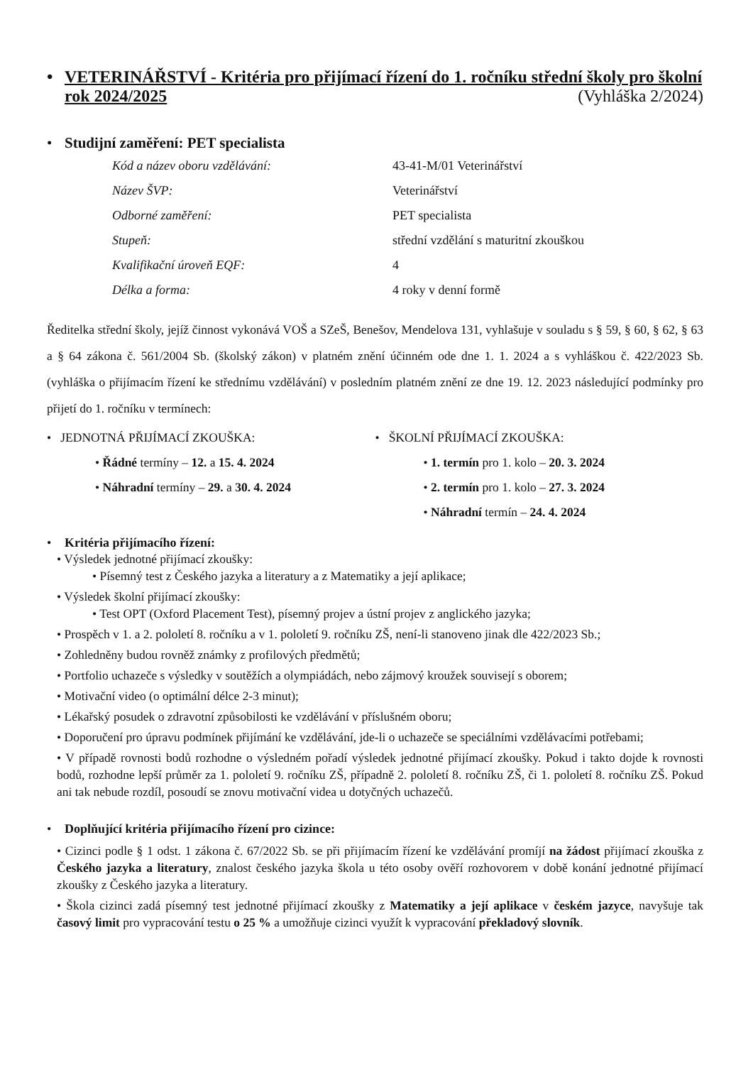• VETERINÁŘSTVÍ - Kritéria pro přijímací řízení do 1. ročníku střední školy pro školní rok 2024/2025 (Vyhláška 2/2024)
• Studijní zaměření: PET specialista
| Kód a název oboru vzdělávání: | 43-41-M/01 Veterinářství |
| Název ŠVP: | Veterinářství |
| Odborné zaměření: | PET specialista |
| Stupeň: | střední vzdělání s maturitní zkouškou |
| Kvalifikační úroveň EQF: | 4 |
| Délka a forma: | 4 roky v denní formě |
Ředitelka střední školy, jejíž činnost vykonává VOŠ a SZeŠ, Benešov, Mendelova 131, vyhlašuje v souladu s § 59, § 60, § 62, § 63 a § 64 zákona č. 561/2004 Sb. (školský zákon) v platném znění účinném ode dne 1. 1. 2024 a s vyhláškou č. 422/2023 Sb. (vyhláška o přijímacím řízení ke střednímu vzdělávání) v posledním platném znění ze dne 19. 12. 2023 následující podmínky pro přijetí do 1. ročníku v termínech:
• JEDNOTNÁ PŘIJÍMACÍ ZKOUŠKA:
• Řádné termíny – 12. a 15. 4. 2024
• Náhradní termíny – 29. a 30. 4. 2024
• ŠKOLNÍ PŘIJÍMACÍ ZKOUŠKA:
• 1. termín pro 1. kolo – 20. 3. 2024
• 2. termín pro 1. kolo – 27. 3. 2024
• Náhradní termín – 24. 4. 2024
• Kritéria přijímacího řízení:
• Výsledek jednotné přijímací zkoušky:
• Písemný test z Českého jazyka a literatury a z Matematiky a její aplikace;
• Výsledek školní přijímací zkoušky:
• Test OPT (Oxford Placement Test), písemný projev a ústní projev z anglického jazyka;
• Prospěch v 1. a 2. pololetí 8. ročníku a v 1. pololetí 9. ročníku ZŠ, není-li stanoveno jinak dle 422/2023 Sb.;
• Zohledněny budou rovněž známky z profilových předmětů;
• Portfolio uchazeče s výsledky v soutěžích a olympiádách, nebo zájmový kroužek souvisejí s oborem;
• Motivační video (o optimální délce 2-3 minut);
• Lékařský posudek o zdravotní způsobilosti ke vzdělávání v příslušném oboru;
• Doporučení pro úpravu podmínek přijímání ke vzdělávání, jde-li o uchazeče se speciálními vzdělávacími potřebami;
• V případě rovnosti bodů rozhodne o výsledném pořadí výsledek jednotné přijímací zkoušky. Pokud i takto dojde k rovnosti bodů, rozhodne lepší průměr za 1. pololetí 9. ročníku ZŠ, případně 2. pololetí 8. ročníku ZŠ, či 1. pololetí 8. ročníku ZŠ. Pokud ani tak nebude rozdíl, posoudí se znovu motivační videa u dotyčných uchazečů.
• Doplňující kritéria přijímacího řízení pro cizince:
• Cizinci podle § 1 odst. 1 zákona č. 67/2022 Sb. se při přijímacím řízení ke vzdělávání promíjí na žádost přijímací zkouška z Českého jazyka a literatury, znalost českého jazyka škola u této osoby ověří rozhovorem v době konání jednotné přijímací zkoušky z Českého jazyka a literatury.
• Škola cizinci zadá písemný test jednotné přijímací zkoušky z Matematiky a její aplikace v českém jazyce, navyšuje tak časový limit pro vypracování testu o 25 % a umožňuje cizinci využít k vypracování překladový slovník.